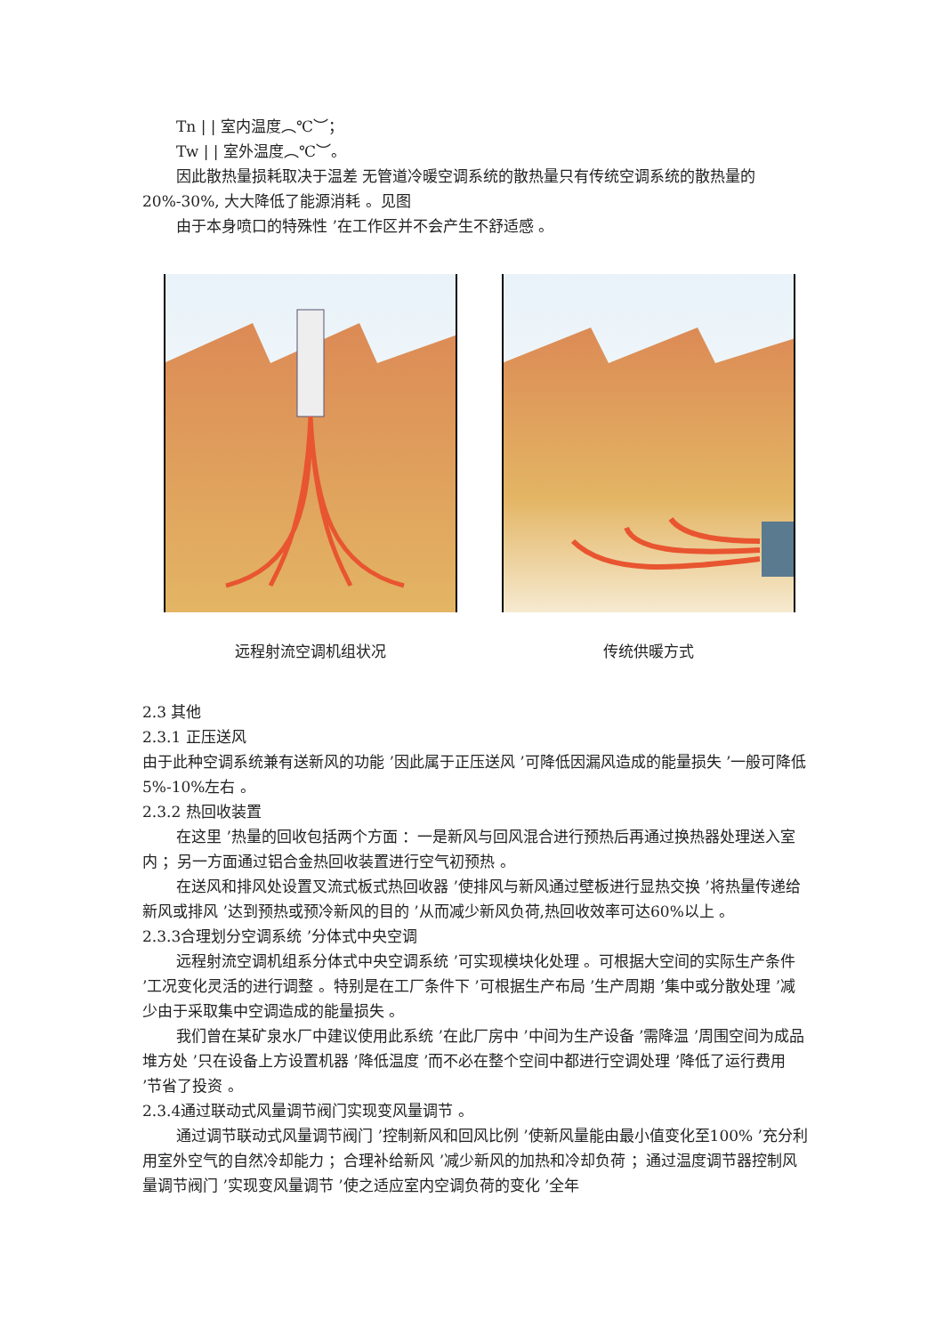Tn | | 室内温度︵℃︶；
Tw | | 室外温度︵℃︶。
因此散热量损耗取决于温差 无管道冷暖空调系统的散热量只有传统空调系统的散热量的20%-30%, 大大降低了能源消耗 。见图
由于本身喷口的特殊性 ’在工作区并不会产生不舒适感 。
远程射流空调机组状况 传统供暖方式
2.3 其他
2.3.1 正压送风
由于此种空调系统兼有送新风的功能 ’因此属于正压送风 ’可降低因漏风造成的能量损失 ’一般可降低 5%-10%左右 。
2.3.2 热回收装置
在这里 ’热量的回收包括两个方面 ：一是新风与回风混合进行预热后再通过换热器处理送入室内 ；另一方面通过铝合金热回收装置进行空气初预热 。
在送风和排风处设置叉流式板式热回收器 ’使排风与新风通过壁板进行显热交换 ’将热量传递给新风或排风 ’达到预热或预冷新风的目的 ’从而减少新风负荷,热回收效率可达60%以上 。
2.3.3合理划分空调系统 ’分体式中央空调
远程射流空调机组系分体式中央空调系统 ’可实现模块化处理 。可根据大空间的实际生产条件 ’工况变化灵活的进行调整 。特别是在工厂条件下 ’可根据生产布局 ’生产周期 ’集中或分散处理 ’减少由于采取集中空调造成的能量损失 。
我们曾在某矿泉水厂中建议使用此系统 ’在此厂房中 ’中间为生产设备 ’需降温 ’周围空间为成品堆方处 ’只在设备上方设置机器 ’降低温度 ’而不必在整个空间中都进行空调处理 ’降低了运行费用 ’节省了投资 。
2.3.4通过联动式风量调节阀门实现变风量调节 。
通过调节联动式风量调节阀门 ’控制新风和回风比例 ’使新风量能由最小值变化至100% ’充分利用室外空气的自然冷却能力 ；合理补给新风 ’减少新风的加热和冷却负荷 ；通过温度调节器控制风量调节阀门 ’实现变风量调节 ’使之适应室内空调负荷的变化 ’全年